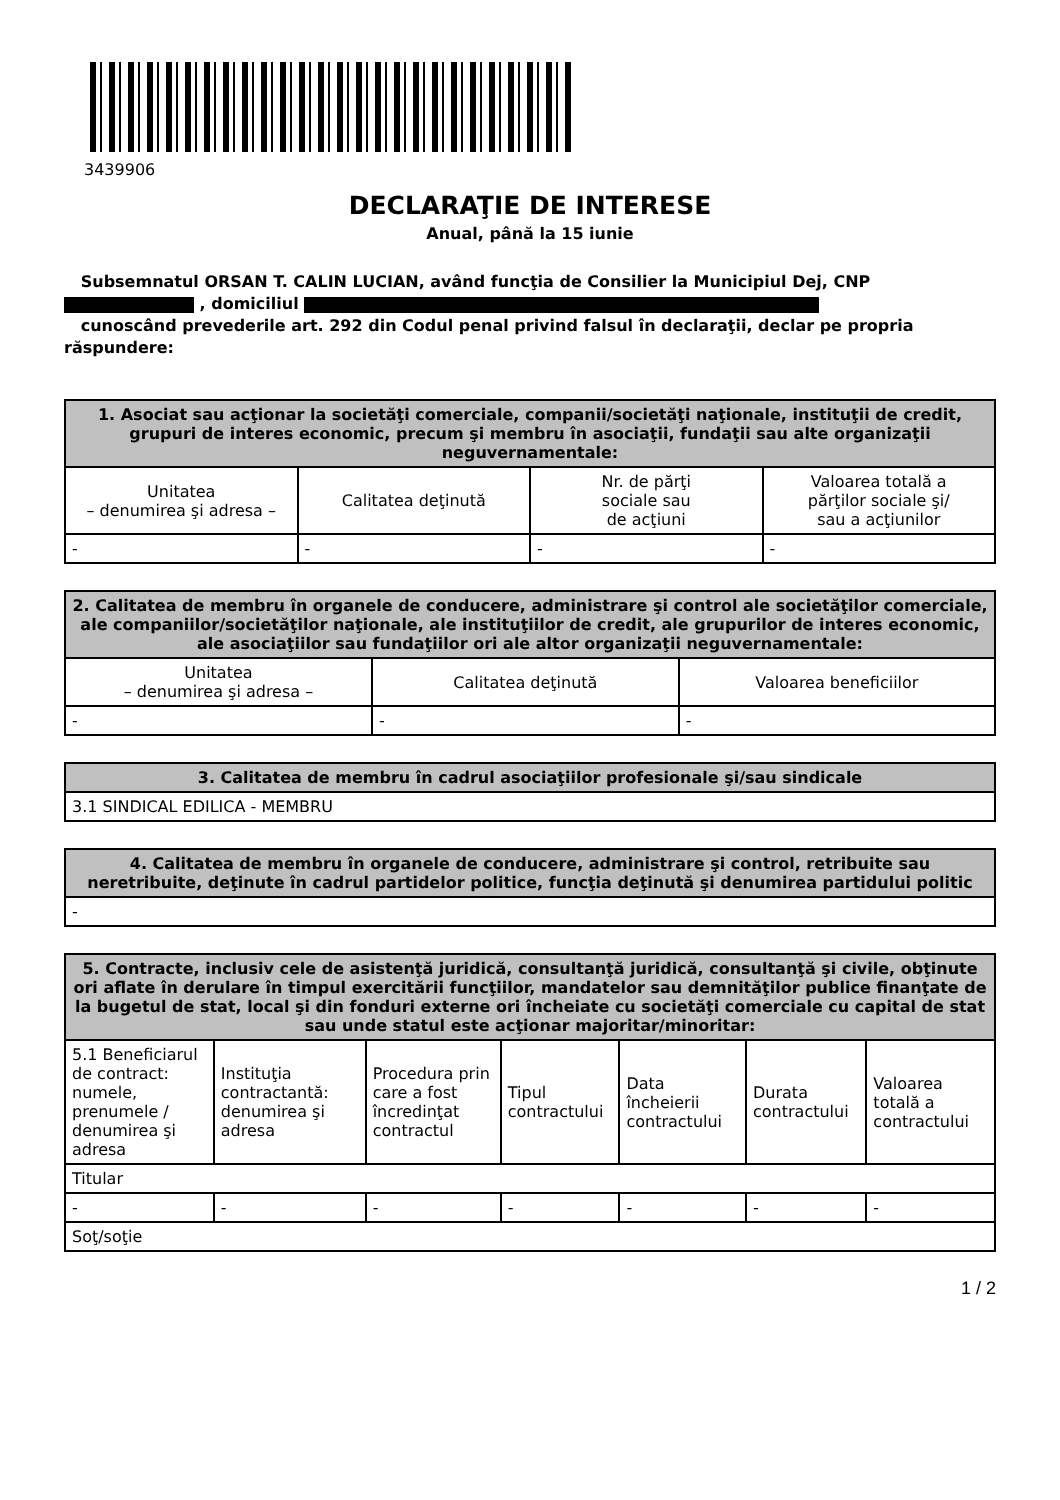3439906
DECLARAŢIE DE INTERESE
Anual, până la 15 iunie
Subsemnatul ORSAN T. CALIN LUCIAN, având funcţia de Consilier la Municipiul Dej, CNP
, domiciliul
cunoscând prevederile art. 292 din Codul penal privind falsul în declaraţii, declar pe propria răspundere:
| 1. Asociat sau acţionar la societăţi comerciale, companii/societăţi naţionale, instituţii de credit, grupuri de interes economic, precum şi membru în asociaţii, fundaţii sau alte organizaţii neguvernamentale: | | | |
| --- | --- | --- | --- |
| Unitatea – denumirea şi adresa – | Calitatea deţinută | Nr. de părţi sociale sau de acţiuni | Valoarea totală a părţilor sociale şi/ sau a acţiunilor |
| - | - | - | - |
| 2. Calitatea de membru în organele de conducere, administrare şi control ale societăţilor comerciale, ale companiilor/societăţilor naţionale, ale instituţiilor de credit, ale grupurilor de interes economic, ale asociaţiilor sau fundaţiilor ori ale altor organizaţii neguvernamentale: | | |
| --- | --- | --- |
| Unitatea – denumirea şi adresa – | Calitatea deţinută | Valoarea beneficiilor |
| - | - | - |
| 3. Calitatea de membru în cadrul asociaţiilor profesionale şi/sau sindicale |
| --- |
| 3.1 SINDICAL EDILICA - MEMBRU |
| 4. Calitatea de membru în organele de conducere, administrare şi control, retribuite sau neretribuite, deţinute în cadrul partidelor politice, funcţia deţinută şi denumirea partidului politic |
| --- |
| - |
| 5. Contracte, inclusiv cele de asistenţă juridică, consultanţă juridică, consultanţă şi civile, obţinute ori aflate în derulare în timpul exercitării funcţiilor, mandatelor sau demnităţilor publice finanţate de la bugetul de stat, local şi din fonduri externe ori încheiate cu societăţi comerciale cu capital de stat sau unde statul este acţionar majoritar/minoritar: | | | | | | |
| --- | --- | --- | --- | --- | --- | --- |
| 5.1 Beneficiarul de contract: numele, prenumele / denumirea şi adresa | Instituţia contractantă: denumirea şi adresa | Procedura prin care a fost încredinţat contractul | Tipul contractului | Data încheierii contractului | Durata contractului | Valoarea totală a contractului |
| Titular | | | | | | |
| - | - | - | - | - | - | - |
| Soţ/soţie | | | | | | |
1 / 2